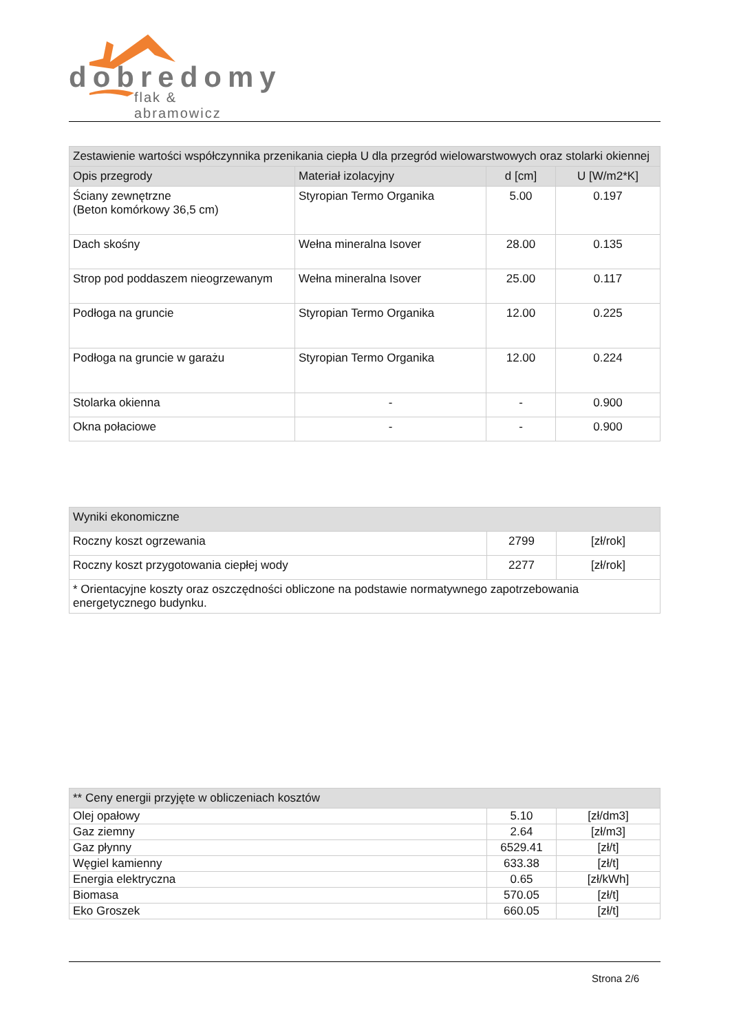dobredomy
flak & abramowicz
| Zestawienie wartości współczynnika przenikania ciepła U dla przegród wielowarstwowych oraz stolarki okiennej | | | |
| --- | --- | --- | --- |
| Opis przegrody | Materiał izolacyjny | d [cm] | U [W/m2*K] |
| Ściany zewnętrzne (Beton komórkowy 36,5 cm) | Styropian Termo Organika | 5.00 | 0.197 |
| Dach skośny | Wełna mineralna Isover | 28.00 | 0.135 |
| Strop pod poddaszem nieogrzewanym | Wełna mineralna Isover | 25.00 | 0.117 |
| Podłoga na gruncie | Styropian Termo Organika | 12.00 | 0.225 |
| Podłoga na gruncie w garażu | Styropian Termo Organika | 12.00 | 0.224 |
| Stolarka okienna | - | - | 0.900 |
| Okna połaciowe | - | - | 0.900 |
| Wyniki ekonomiczne | | |
| --- | --- | --- |
| Roczny koszt ogrzewania | 2799 | [zł/rok] |
| Roczny koszt przygotowania ciepłej wody | 2277 | [zł/rok] |
| * Orientacyjne koszty oraz oszczędności obliczone na podstawie normatywnego zapotrzebowania energetycznego budynku. | | |
| ** Ceny energii przyjęte w obliczeniach kosztów | | |
| --- | --- | --- |
| Olej opałowy | 5.10 | [zł/dm3] |
| Gaz ziemny | 2.64 | [zł/m3] |
| Gaz płynny | 6529.41 | [zł/t] |
| Węgiel kamienny | 633.38 | [zł/t] |
| Energia elektryczna | 0.65 | [zł/kWh] |
| Biomasa | 570.05 | [zł/t] |
| Eko Groszek | 660.05 | [zł/t] |
Strona 2/6